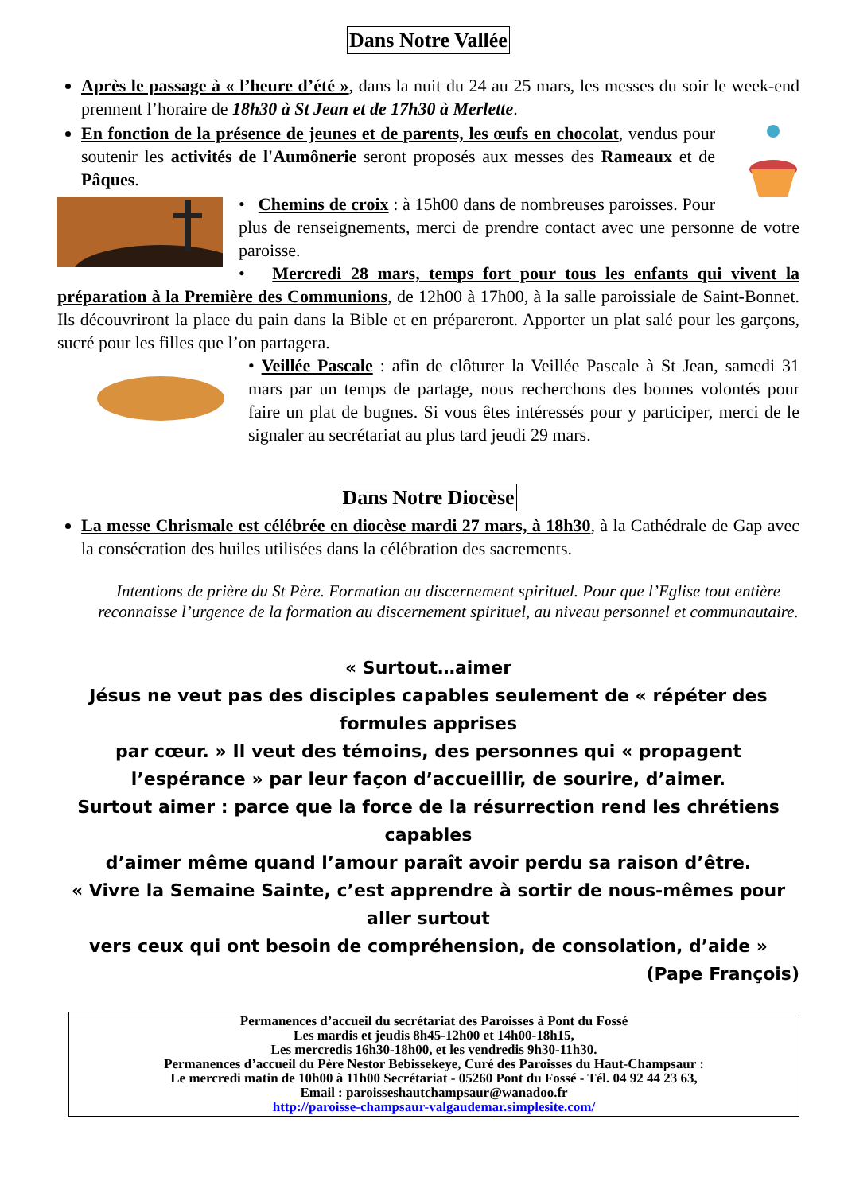Dans Notre Vallée
Après le passage à « l’heure d’été », dans la nuit du 24 au 25 mars, les messes du soir le week-end prennent l’horaire de 18h30 à St Jean et de 17h30 à Merlette.
En fonction de la présence de jeunes et de parents, les œufs en chocolat, vendus pour soutenir les activités de l'Aumônerie seront proposés aux messes des Rameaux et de Pâques.
• Chemins de croix : à 15h00 dans de nombreuses paroisses. Pour plus de renseignements, merci de prendre contact avec une personne de votre paroisse.
• Mercredi 28 mars, temps fort pour tous les enfants qui vivent la préparation à la Première des Communions, de 12h00 à 17h00, à la salle paroissiale de Saint-Bonnet. Ils découvriront la place du pain dans la Bible et en prépareront. Apporter un plat salé pour les garçons, sucré pour les filles que l’on partagera.
• Veillée Pascale : afin de clôturer la Veillée Pascale à St Jean, samedi 31 mars par un temps de partage, nous recherchons des bonnes volontés pour faire un plat de bugnes. Si vous êtes intéressés pour y participer, merci de le signaler au secrétariat au plus tard jeudi 29 mars.
Dans Notre Diocèse
La messe Chrismale est célébrée en diocèse mardi 27 mars, à 18h30, à la Cathédrale de Gap avec la consécration des huiles utilisées dans la célébration des sacrements.
Intentions de prière du St Père. Formation au discernement spirituel. Pour que l’Eglise tout entière reconnaisse l’urgence de la formation au discernement spirituel, au niveau personnel et communautaire.
« Surtout…aimer
Jésus ne veut pas des disciples capables seulement de « répéter des formules apprises
par cœur. » Il veut des témoins, des personnes qui « propagent l’espérance » par leur façon d’accueillir, de sourire, d’aimer.
Surtout aimer : parce que la force de la résurrection rend les chrétiens capables
d’aimer même quand l’amour paraît avoir perdu sa raison d’être.
« Vivre la Semaine Sainte, c’est apprendre à sortir de nous-mêmes pour aller surtout
vers ceux qui ont besoin de compréhension, de consolation, d’aide »
(Pape François)
Permanences d’accueil du secrétariat des Paroisses à Pont du Fossé
Les mardis et jeudis 8h45-12h00 et 14h00-18h15,
Les mercredis 16h30-18h00, et les vendredis 9h30-11h30.
Permanences d’accueil du Père Nestor Bebissekeye, Curé des Paroisses du Haut-Champsaur :
Le mercredi matin de 10h00 à 11h00 Secrétariat - 05260 Pont du Fossé - Tél. 04 92 44 23 63,
Email : paroisseshautchampsaur@wanadoo.fr
http://paroisse-champsaur-valgaudemar.simplesite.com/